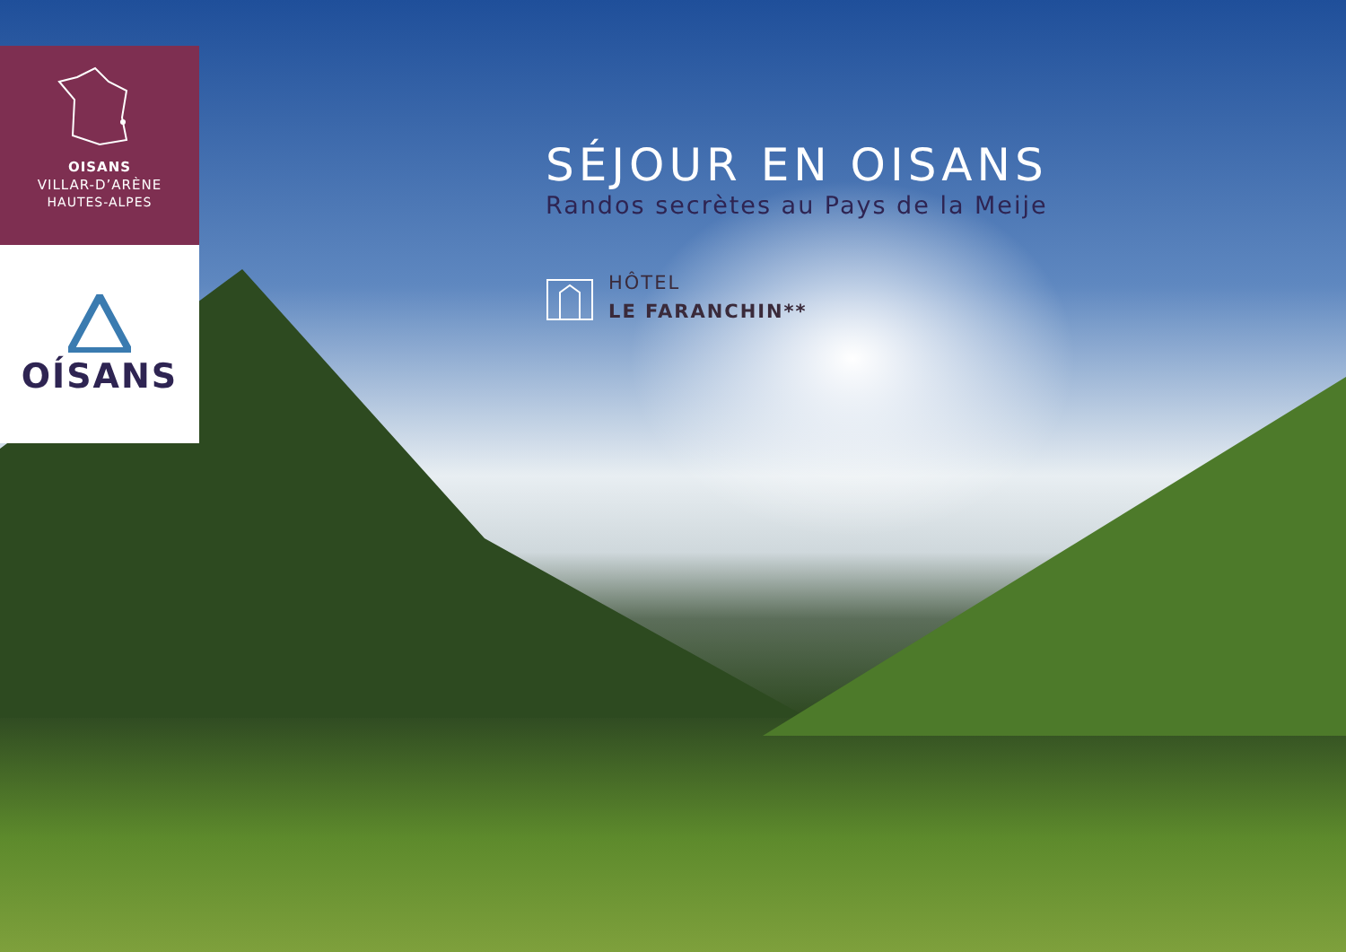OISANS
VILLAR-D’ARÈNE
HAUTES-ALPES
OÍSANS
SÉJOUR EN OISANS
Randos secrètes au Pays de la Meije
HÔTEL
LE FARANCHIN**